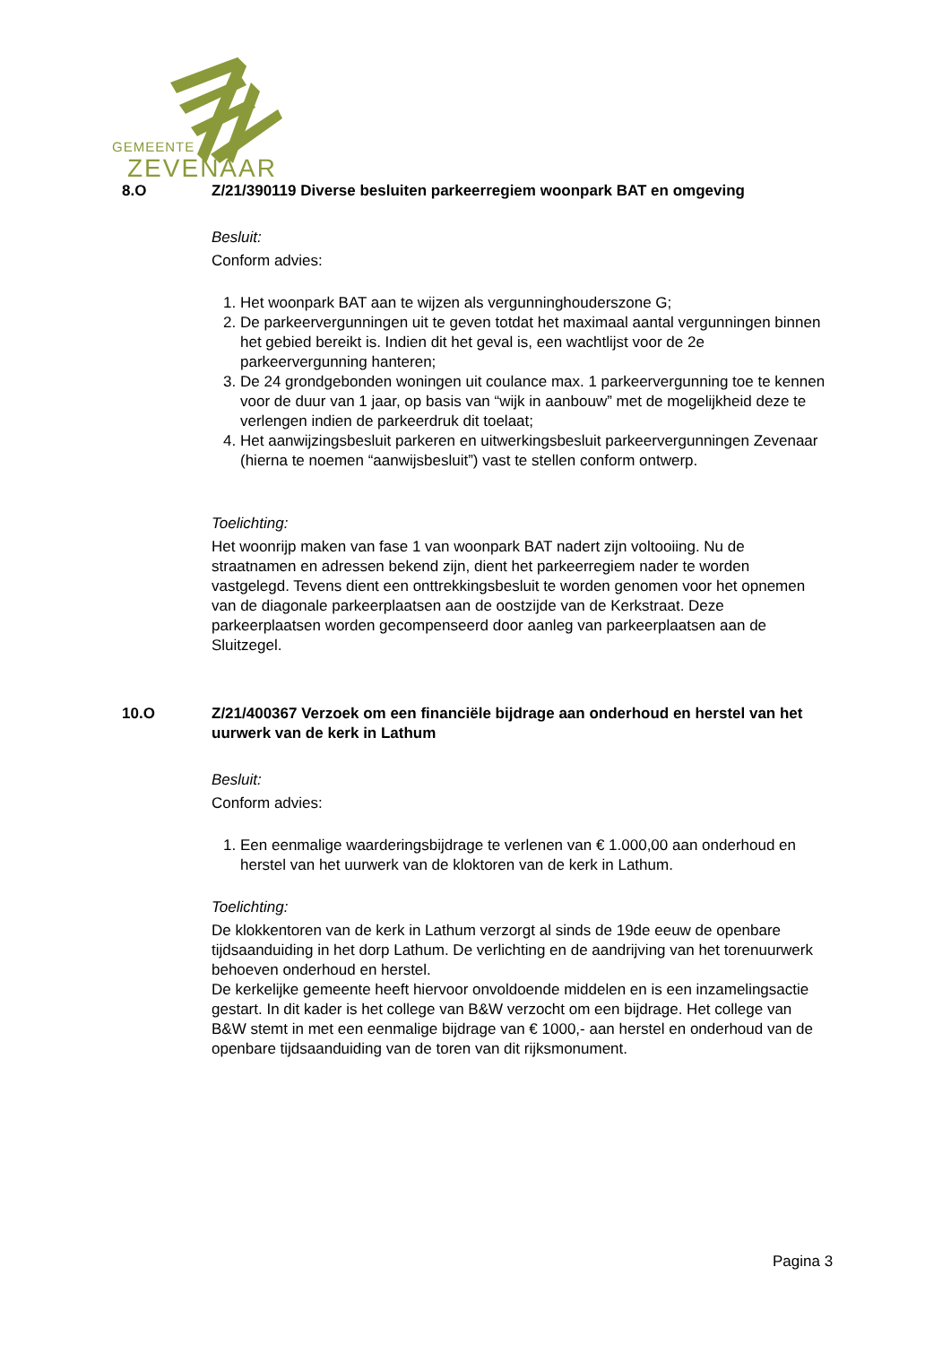GEMEENTE
ZEVENAAR
8.O
Z/21/390119 Diverse besluiten parkeerregiem woonpark BAT en omgeving
Besluit:
Conform advies:
1. Het woonpark BAT aan te wijzen als vergunninghouderszone G;
2. De parkeervergunningen uit te geven totdat het maximaal aantal vergunningen binnen het gebied bereikt is. Indien dit het geval is, een wachtlijst voor de 2e parkeervergunning hanteren;
3. De 24 grondgebonden woningen uit coulance max. 1 parkeervergunning toe te kennen voor de duur van 1 jaar, op basis van “wijk in aanbouw” met de mogelijkheid deze te verlengen indien de parkeerdruk dit toelaat;
4. Het aanwijzingsbesluit parkeren en uitwerkingsbesluit parkeervergunningen Zevenaar (hierna te noemen “aanwijsbesluit”) vast te stellen conform ontwerp.
Toelichting:
Het woonrijp maken van fase 1 van woonpark BAT nadert zijn voltooiing. Nu de straatnamen en adressen bekend zijn, dient het parkeerregiem nader te worden vastgelegd. Tevens dient een onttrekkingsbesluit te worden genomen voor het opnemen van de diagonale parkeerplaatsen aan de oostzijde van de Kerkstraat. Deze parkeerplaatsen worden gecompenseerd door aanleg van parkeerplaatsen aan de Sluitzegel.
10.O
Z/21/400367 Verzoek om een financiële bijdrage aan onderhoud en herstel van het uurwerk van de kerk in Lathum
Besluit:
Conform advies:
1. Een eenmalige waarderingsbijdrage te verlenen van € 1.000,00 aan onderhoud en herstel van het uurwerk van de kloktoren van de kerk in Lathum.
Toelichting:
De klokkentoren van de kerk in Lathum verzorgt al sinds de 19de eeuw de openbare tijdsaanduiding in het dorp Lathum. De verlichting en de aandrijving van het torenuurwerk behoeven onderhoud en herstel.
De kerkelijke gemeente heeft hiervoor onvoldoende middelen en is een inzamelingsactie gestart. In dit kader is het college van B&W verzocht om een bijdrage. Het college van B&W stemt in met een eenmalige bijdrage van € 1000,- aan herstel en onderhoud van de openbare tijdsaanduiding van de toren van dit rijksmonument.
Pagina 3